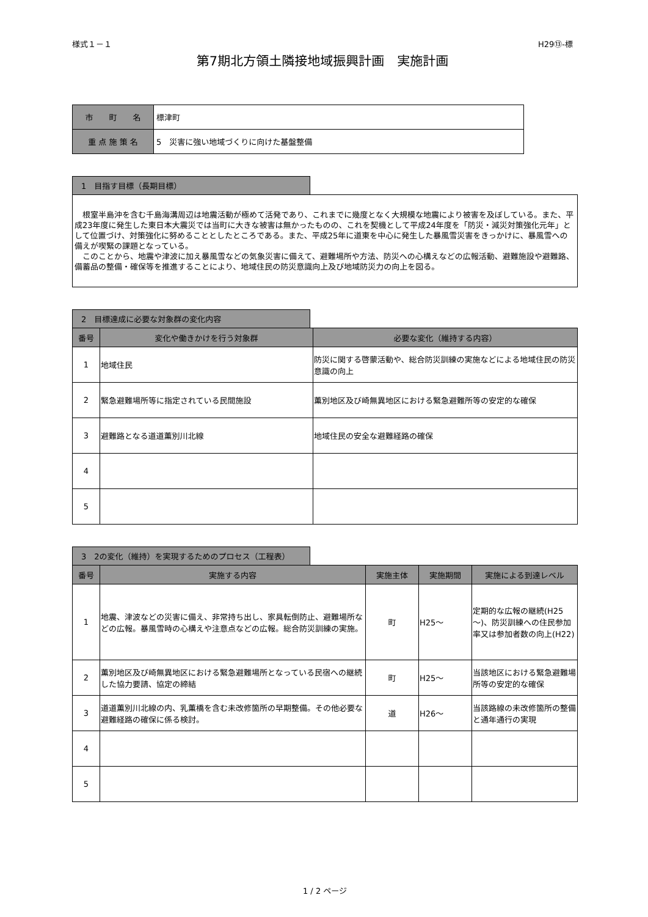様式１－１ H29⑬-標
第7期北方領土隣接地域振興計画　実施計画
| 市 町 名 | 標津町 |
| 重 点 施 策 名 | 5 災害に強い地域づくりに向けた基盤整備 |
1　目指す目標（長期目標）
　根室半島沖を含む千島海溝周辺は地震活動が極めて活発であり、これまでに幾度となく大規模な地震により被害を及ぼしている。また、平成23年度に発生した東日本大震災では当町に大きな被害は無かったものの、これを契機として平成24年度を「防災・減災対策強化元年」として位置づけ、対策強化に努めることとしたところである。また、平成25年に道東を中心に発生した暴風雪災害をきっかけに、暴風雪への備えが喫緊の課題となっている。
　このことから、地震や津波に加え暴風雪などの気象災害に備えて、避難場所や方法、防災への心構えなどの広報活動、避難施設や避難路、備蓄品の整備・確保等を推進することにより、地域住民の防災意識向上及び地域防災力の向上を図る。
2　目標達成に必要な対象群の変化内容
| 番号 | 変化や働きかけを行う対象群 | 必要な変化（維持する内容） |
| --- | --- | --- |
| 1 | 地域住民 | 防災に関する啓蒙活動や、総合防災訓練の実施などによる地域住民の防災意識の向上 |
| 2 | 緊急避難場所等に指定されている民間施設 | 薫別地区及び崎無異地区における緊急避難所等の安定的な確保 |
| 3 | 避難路となる道道薫別川北線 | 地域住民の安全な避難経路の確保 |
| 4 | | |
| 5 | | |
3　2の変化（維持）を実現するためのプロセス（工程表）
| 番号 | 実施する内容 | 実施主体 | 実施期間 | 実施による到達レベル |
| --- | --- | --- | --- | --- |
| 1 | 地震、津波などの災害に備え、非常持ち出し、家具転倒防止、避難場所などの広報。暴風雪時の心構えや注意点などの広報。総合防災訓練の実施。 | 町 | H25～ | 定期的な広報の継続(H25～)、防災訓練への住民参加率又は参加者数の向上(H22) |
| 2 | 薫別地区及び崎無異地区における緊急避難場所となっている民宿への継続した協力要請、協定の締結 | 町 | H25～ | 当該地区における緊急避難場所等の安定的な確保 |
| 3 | 道道薫別川北線の内、乳薫橋を含む未改修箇所の早期整備。その他必要な避難経路の確保に係る検討。 | 道 | H26～ | 当該路線の未改修箇所の整備と通年通行の実現 |
| 4 | | | | |
| 5 | | | | |
1 / 2 ページ